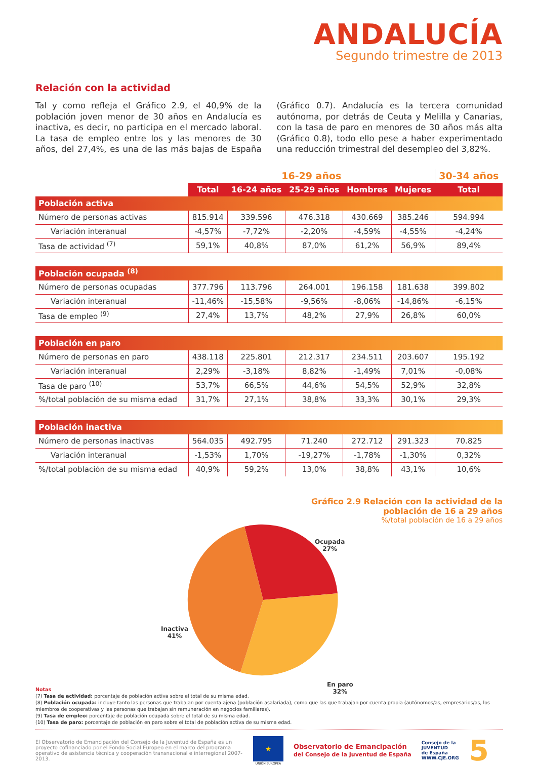ANDALUCÍA
Segundo trimestre de 2013
Relación con la actividad
Tal y como refleja el Gráfico 2.9, el 40,9% de la población joven menor de 30 años en Andalucía es inactiva, es decir, no participa en el mercado laboral. La tasa de empleo entre los y las menores de 30 años, del 27,4%, es una de las más bajas de España (Gráfico 0.7). Andalucía es la tercera comunidad autónoma, por detrás de Ceuta y Melilla y Canarias, con la tasa de paro en menores de 30 años más alta (Gráfico 0.8), todo ello pese a haber experimentado una reducción trimestral del desempleo del 3,82%.
| | 16-29 años | | | | | 30-34 años |
| --- | --- | --- | --- | --- | --- | --- |
| | Total | 16-24 años | 25-29 años | Hombres | Mujeres | Total |
| Población activa | | | | | | |
| Número de personas activas | 815.914 | 339.596 | 476.318 | 430.669 | 385.246 | 594.994 |
| Variación interanual | -4,57% | -7,72% | -2,20% | -4,59% | -4,55% | -4,24% |
| Tasa de actividad <sup>(7)</sup> | 59,1% | 40,8% | 87,0% | 61,2% | 56,9% | 89,4% |
| Población ocupada <sup>(8)</sup> | | | | | | |
| Número de personas ocupadas | 377.796 | 113.796 | 264.001 | 196.158 | 181.638 | 399.802 |
| Variación interanual | -11,46% | -15,58% | -9,56% | -8,06% | -14,86% | -6,15% |
| Tasa de empleo <sup>(9)</sup> | 27,4% | 13,7% | 48,2% | 27,9% | 26,8% | 60,0% |
| Población en paro | | | | | | |
| Número de personas en paro | 438.118 | 225.801 | 212.317 | 234.511 | 203.607 | 195.192 |
| Variación interanual | 2,29% | -3,18% | 8,82% | -1,49% | 7,01% | -0,08% |
| Tasa de paro <sup>(10)</sup> | 53,7% | 66,5% | 44,6% | 54,5% | 52,9% | 32,8% |
| %/total población de su misma edad | 31,7% | 27,1% | 38,8% | 33,3% | 30,1% | 29,3% |
| Población inactiva | | | | | | |
| Número de personas inactivas | 564.035 | 492.795 | 71.240 | 272.712 | 291.323 | 70.825 |
| Variación interanual | -1,53% | 1,70% | -19,27% | -1,78% | -1,30% | 0,32% |
| %/total población de su misma edad | 40,9% | 59,2% | 13,0% | 38,8% | 43,1% | 10,6% |
Gráfico 2.9 Relación con la actividad de la
población de 16 a 29 años%/total población de 16 a 29 años
Ocupada
27%
Inactiva
41%
En paro
32%
Notas
(7) Tasa de actividad: porcentaje de población activa sobre el total de su misma edad.
(8) Población ocupada: incluye tanto las personas que trabajan por cuenta ajena (población asalariada), como que las que trabajan por cuenta propia (autónomos/as, empresarios/as, los miembros de cooperativas y las personas que trabajan sin remuneración en negocios familiares).
(9) Tasa de empleo: porcentaje de población ocupada sobre el total de su misma edad.
(10) Tasa de paro: porcentaje de población en paro sobre el total de población activa de su misma edad.
El Observatorio de Emancipación del Consejo de la Juventud de España es un proyecto cofinanciado por el Fondo Social Europeo en el marco del programa operativo de asistencia técnica y cooperación transnacional e interregional 2007-2013.
★
UNIÓN EUROPEA
Observatorio de Emancipación
del Consejo de la Juventud de España
Consejo de la
JUVENTUD
de España
WWW.CJE.ORG
5